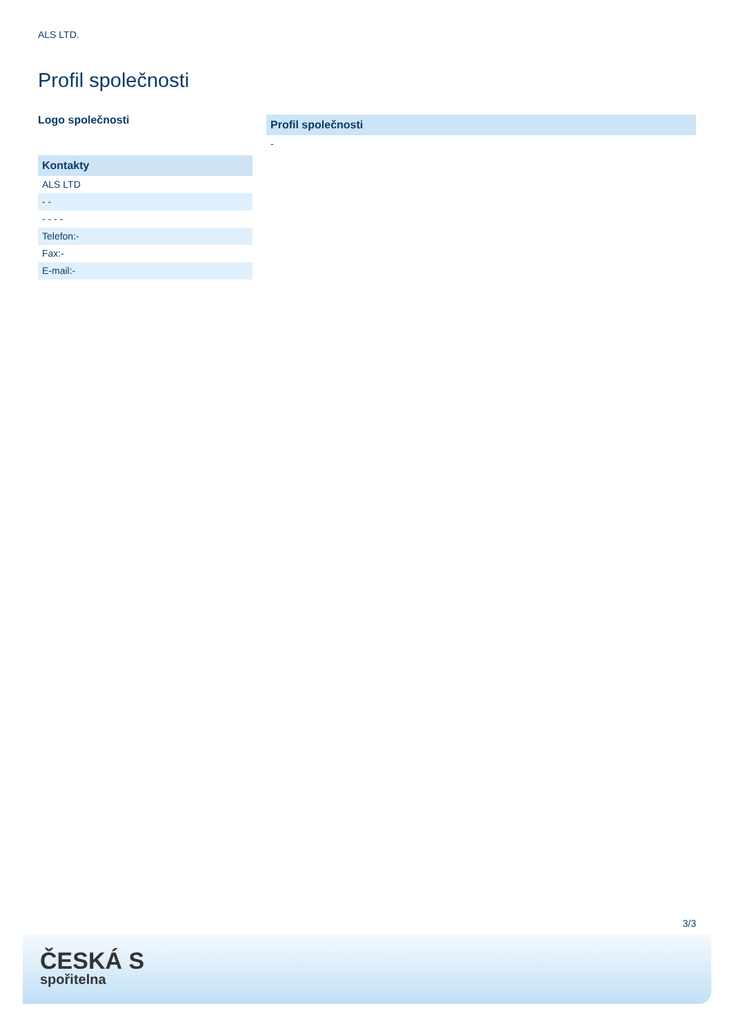ALS LTD.
Profil společnosti
Logo společnosti
Kontakty
ALS LTD
- -
- - - -
Telefon:-
Fax:-
E-mail:-
Profil společnosti
-
3/3
ČESKÁ S
spořitelna